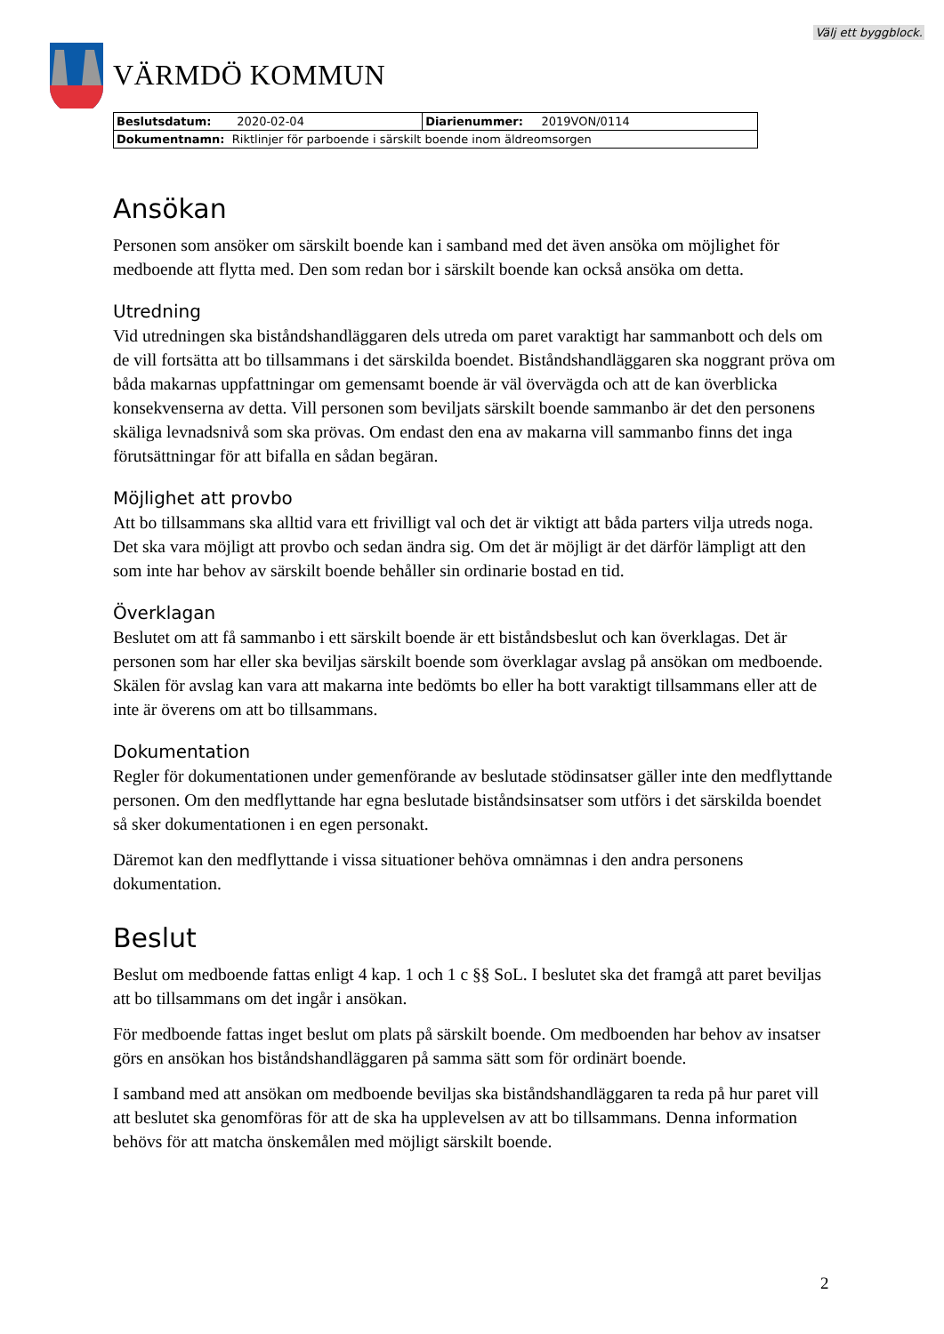Välj ett byggblock.
VÄRMDÖ KOMMUN
| Beslutsdatum: 2020-02-04 | Diarienummer: 2019VON/0114 |
| Dokumentnamn: Riktlinjer för parboende i särskilt boende inom äldreomsorgen | |
Ansökan
Personen som ansöker om särskilt boende kan i samband med det även ansöka om möjlighet för medboende att flytta med. Den som redan bor i särskilt boende kan också ansöka om detta.
Utredning
Vid utredningen ska biståndshandläggaren dels utreda om paret varaktigt har sammanbott och dels om de vill fortsätta att bo tillsammans i det särskilda boendet. Biståndshandläggaren ska noggrant pröva om båda makarnas uppfattningar om gemensamt boende är väl övervägda och att de kan överblicka konsekvenserna av detta. Vill personen som beviljats särskilt boende sammanbo är det den personens skäliga levnadsnivå som ska prövas. Om endast den ena av makarna vill sammanbo finns det inga förutsättningar för att bifalla en sådan begäran.
Möjlighet att provbo
Att bo tillsammans ska alltid vara ett frivilligt val och det är viktigt att båda parters vilja utreds noga. Det ska vara möjligt att provbo och sedan ändra sig. Om det är möjligt är det därför lämpligt att den som inte har behov av särskilt boende behåller sin ordinarie bostad en tid.
Överklagan
Beslutet om att få sammanbo i ett särskilt boende är ett biståndsbeslut och kan överklagas. Det är personen som har eller ska beviljas särskilt boende som överklagar avslag på ansökan om medboende. Skälen för avslag kan vara att makarna inte bedömts bo eller ha bott varaktigt tillsammans eller att de inte är överens om att bo tillsammans.
Dokumentation
Regler för dokumentationen under gemenförande av beslutade stödinsatser gäller inte den medflyttande personen. Om den medflyttande har egna beslutade biståndsinsatser som utförs i det särskilda boendet så sker dokumentationen i en egen personakt.
Däremot kan den medflyttande i vissa situationer behöva omnämnas i den andra personens dokumentation.
Beslut
Beslut om medboende fattas enligt 4 kap. 1 och 1 c §§ SoL. I beslutet ska det framgå att paret beviljas att bo tillsammans om det ingår i ansökan.
För medboende fattas inget beslut om plats på särskilt boende. Om medboenden har behov av insatser görs en ansökan hos biståndshandläggaren på samma sätt som för ordinärt boende.
I samband med att ansökan om medboende beviljas ska biståndshandläggaren ta reda på hur paret vill att beslutet ska genomföras för att de ska ha upplevelsen av att bo tillsammans. Denna information behövs för att matcha önskemålen med möjligt särskilt boende.
2